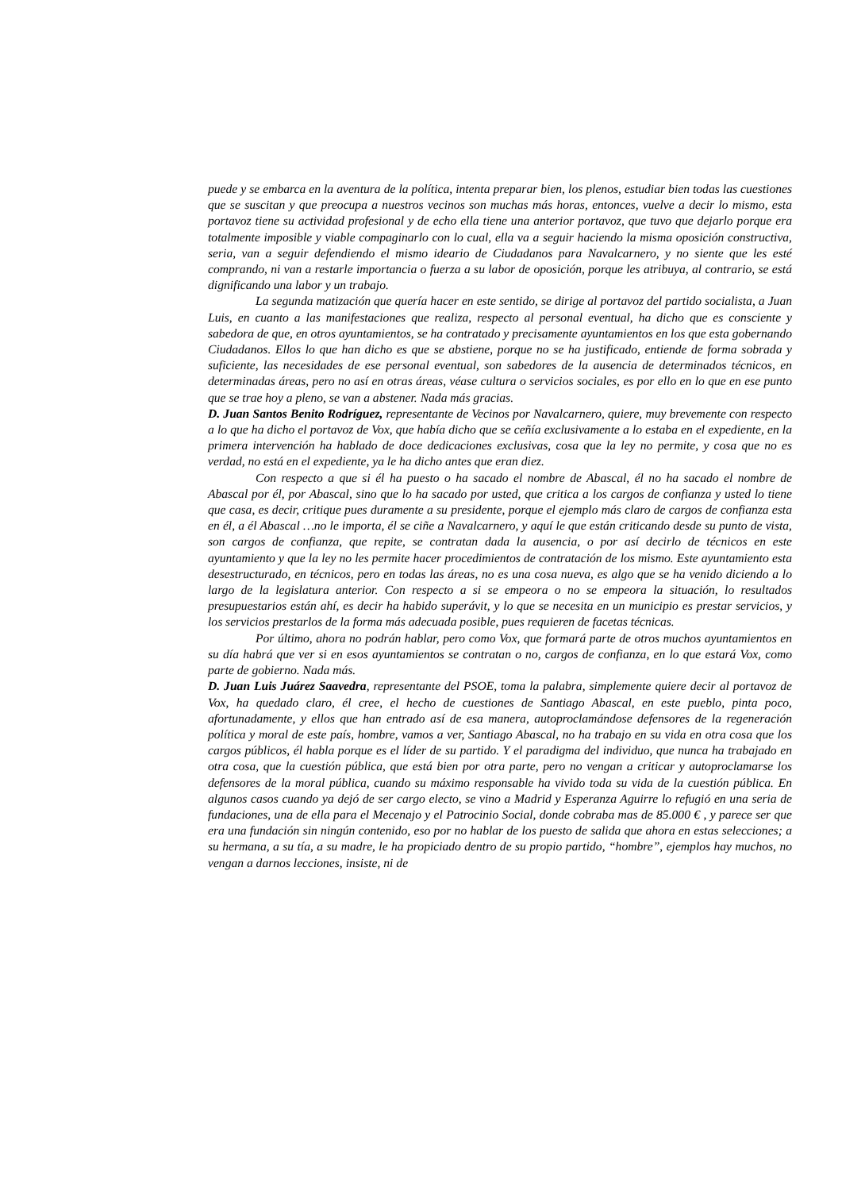puede y se embarca en la aventura de la política, intenta preparar bien, los plenos, estudiar bien todas las cuestiones que se suscitan y que preocupa a nuestros vecinos son muchas más horas, entonces, vuelve a decir lo mismo, esta portavoz tiene su actividad profesional y de echo ella tiene una anterior portavoz, que tuvo que dejarlo porque era totalmente imposible y viable compaginarlo con lo cual, ella va a seguir haciendo la misma oposición constructiva, seria, van a seguir defendiendo el mismo ideario de Ciudadanos para Navalcarnero, y no siente que les esté comprando, ni van a restarle importancia o fuerza a su labor de oposición, porque les atribuya, al contrario, se está dignificando una labor y un trabajo.
La segunda matización que quería hacer en este sentido, se dirige al portavoz del partido socialista, a Juan Luis, en cuanto a las manifestaciones que realiza, respecto al personal eventual, ha dicho que es consciente y sabedora de que, en otros ayuntamientos, se ha contratado y precisamente ayuntamientos en los que esta gobernando Ciudadanos. Ellos lo que han dicho es que se abstiene, porque no se ha justificado, entiende de forma sobrada y suficiente, las necesidades de ese personal eventual, son sabedores de la ausencia de determinados técnicos, en determinadas áreas, pero no así en otras áreas, véase cultura o servicios sociales, es por ello en lo que en ese punto que se trae hoy a pleno, se van a abstener. Nada más gracias.
D. Juan Santos Benito Rodríguez, representante de Vecinos por Navalcarnero, quiere, muy brevemente con respecto a lo que ha dicho el portavoz de Vox, que había dicho que se ceñía exclusivamente a lo estaba en el expediente, en la primera intervención ha hablado de doce dedicaciones exclusivas, cosa que la ley no permite, y cosa que no es verdad, no está en el expediente, ya le ha dicho antes que eran diez.
Con respecto a que si él ha puesto o ha sacado el nombre de Abascal, él no ha sacado el nombre de Abascal por él, por Abascal, sino que lo ha sacado por usted, que critica a los cargos de confianza y usted lo tiene que casa, es decir, critique pues duramente a su presidente, porque el ejemplo más claro de cargos de confianza esta en él, a él Abascal …no le importa, él se ciñe a Navalcarnero, y aquí le que están criticando desde su punto de vista, son cargos de confianza, que repite, se contratan dada la ausencia, o por así decirlo de técnicos en este ayuntamiento y que la ley no les permite hacer procedimientos de contratación de los mismo. Este ayuntamiento esta desestructurado, en técnicos, pero en todas las áreas, no es una cosa nueva, es algo que se ha venido diciendo a lo largo de la legislatura anterior. Con respecto a si se empeora o no se empeora la situación, lo resultados presupuestarios están ahí, es decir ha habido superávit, y lo que se necesita en un municipio es prestar servicios, y los servicios prestarlos de la forma más adecuada posible, pues requieren de facetas técnicas.
Por último, ahora no podrán hablar, pero como Vox, que formará parte de otros muchos ayuntamientos en su día habrá que ver si en esos ayuntamientos se contratan o no, cargos de confianza, en lo que estará Vox, como parte de gobierno. Nada más.
D. Juan Luis Juárez Saavedra, representante del PSOE, toma la palabra, simplemente quiere decir al portavoz de Vox, ha quedado claro, él cree, el hecho de cuestiones de Santiago Abascal, en este pueblo, pinta poco, afortunadamente, y ellos que han entrado así de esa manera, autoproclamándose defensores de la regeneración política y moral de este país, hombre, vamos a ver, Santiago Abascal, no ha trabajo en su vida en otra cosa que los cargos públicos, él habla porque es el líder de su partido. Y el paradigma del individuo, que nunca ha trabajado en otra cosa, que la cuestión pública, que está bien por otra parte, pero no vengan a criticar y autoproclamarse los defensores de la moral pública, cuando su máximo responsable ha vivido toda su vida de la cuestión pública. En algunos casos cuando ya dejó de ser cargo electo, se vino a Madrid y Esperanza Aguirre lo refugió en una seria de fundaciones, una de ella para el Mecenajo y el Patrocinio Social, donde cobraba mas de 85.000 € , y parece ser que era una fundación sin ningún contenido, eso por no hablar de los puesto de salida que ahora en estas selecciones; a su hermana, a su tía, a su madre, le ha propiciado dentro de su propio partido, “hombre”, ejemplos hay muchos, no vengan a darnos lecciones, insiste, ni de